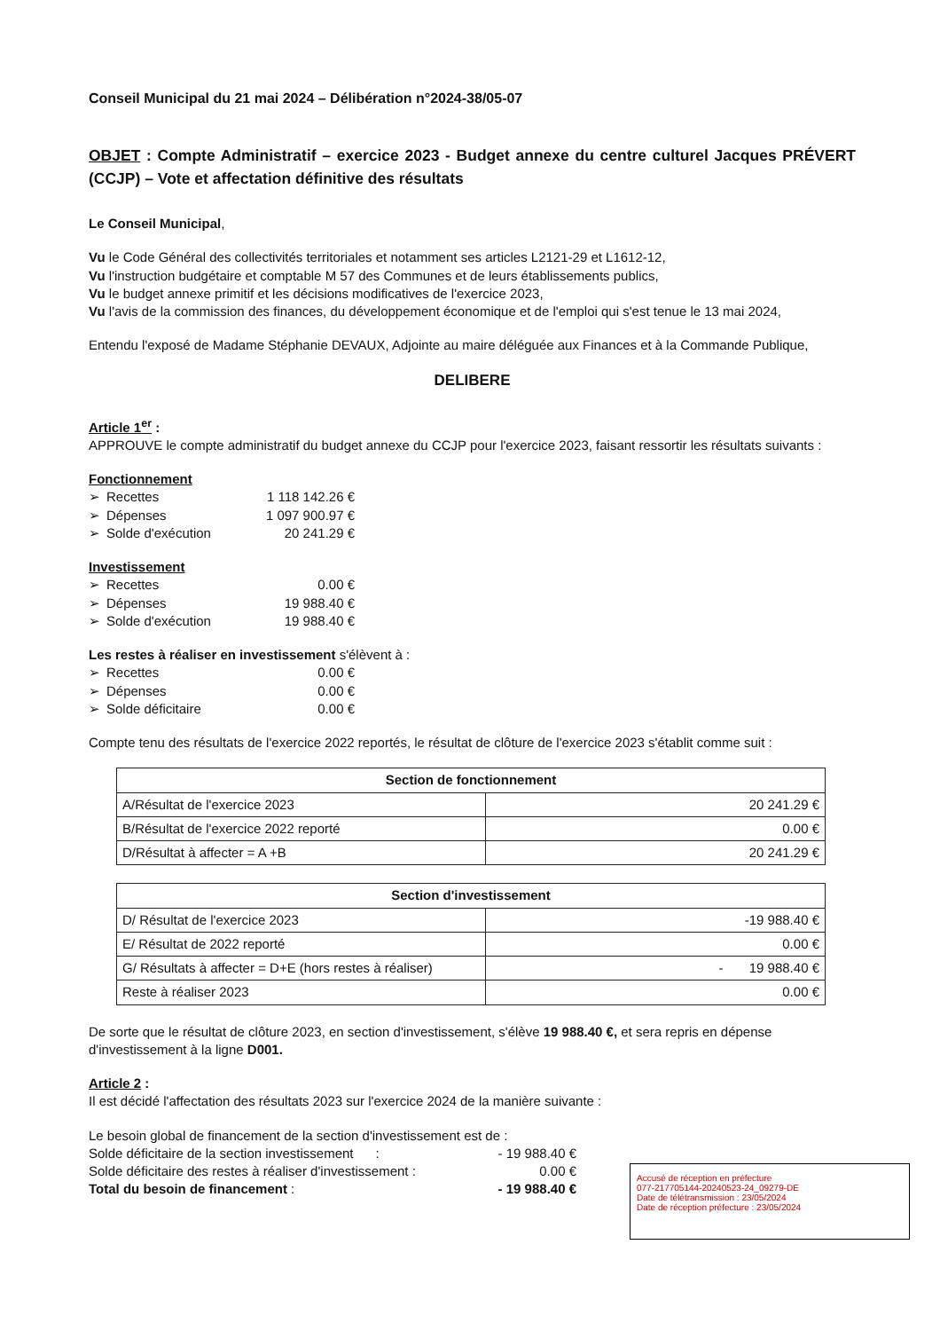Conseil Municipal du 21 mai 2024 – Délibération n°2024-38/05-07
OBJET : Compte Administratif – exercice 2023 - Budget annexe du centre culturel Jacques PRÉVERT (CCJP) – Vote et affectation définitive des résultats
Le Conseil Municipal,
Vu le Code Général des collectivités territoriales et notamment ses articles L2121-29 et L1612-12,
Vu l'instruction budgétaire et comptable M 57 des Communes et de leurs établissements publics,
Vu le budget annexe primitif et les décisions modificatives de l'exercice 2023,
Vu l'avis de la commission des finances, du développement économique et de l'emploi qui s'est tenue le 13 mai 2024,
Entendu l'exposé de Madame Stéphanie DEVAUX, Adjointe au maire déléguée aux Finances et à la Commande Publique,
DELIBERE
Article 1<sup>er</sup> :
APPROUVE le compte administratif du budget annexe du CCJP pour l'exercice 2023, faisant ressortir les résultats suivants :
Fonctionnement
➢ Recettes 1 118 142.26 €
➢ Dépenses 1 097 900.97 €
➢ Solde d'exécution 20 241.29 €
Investissement
➢ Recettes 0.00 €
➢ Dépenses 19 988.40 €
➢ Solde d'exécution 19 988.40 €
Les restes à réaliser en investissement s'élèvent à :
➢ Recettes 0.00 €
➢ Dépenses 0.00 €
➢ Solde déficitaire 0.00 €
Compte tenu des résultats de l'exercice 2022 reportés, le résultat de clôture de l'exercice 2023 s'établit comme suit :
| Section de fonctionnement | |
| --- | --- |
| A/Résultat de l'exercice 2023 | 20 241.29 € |
| B/Résultat de l'exercice 2022 reporté | 0.00 € |
| D/Résultat à affecter = A +B | 20 241.29 € |
| Section d'investissement | |
| --- | --- |
| D/ Résultat de l'exercice 2023 | -19 988.40 € |
| E/ Résultat de 2022 reporté | 0.00 € |
| G/ Résultats à affecter = D+E (hors restes à réaliser) | - 19 988.40 € |
| Reste à réaliser 2023 | 0.00 € |
De sorte que le résultat de clôture 2023, en section d'investissement, s'élève 19 988.40 €, et sera repris en dépense d'investissement à la ligne D001.
Article 2 :
Il est décidé l'affectation des résultats 2023 sur l'exercice 2024 de la manière suivante :
Le besoin global de financement de la section d'investissement est de :
Solde déficitaire de la section investissement : - 19 988.40 €
Solde déficitaire des restes à réaliser d'investissement : 0.00 €
Total du besoin de financement : - 19 988.40 €
Accusé de réception en préfecture
077-217705144-20240523-24_09279-DE
Date de télétransmission : 23/05/2024
Date de réception préfecture : 23/05/2024